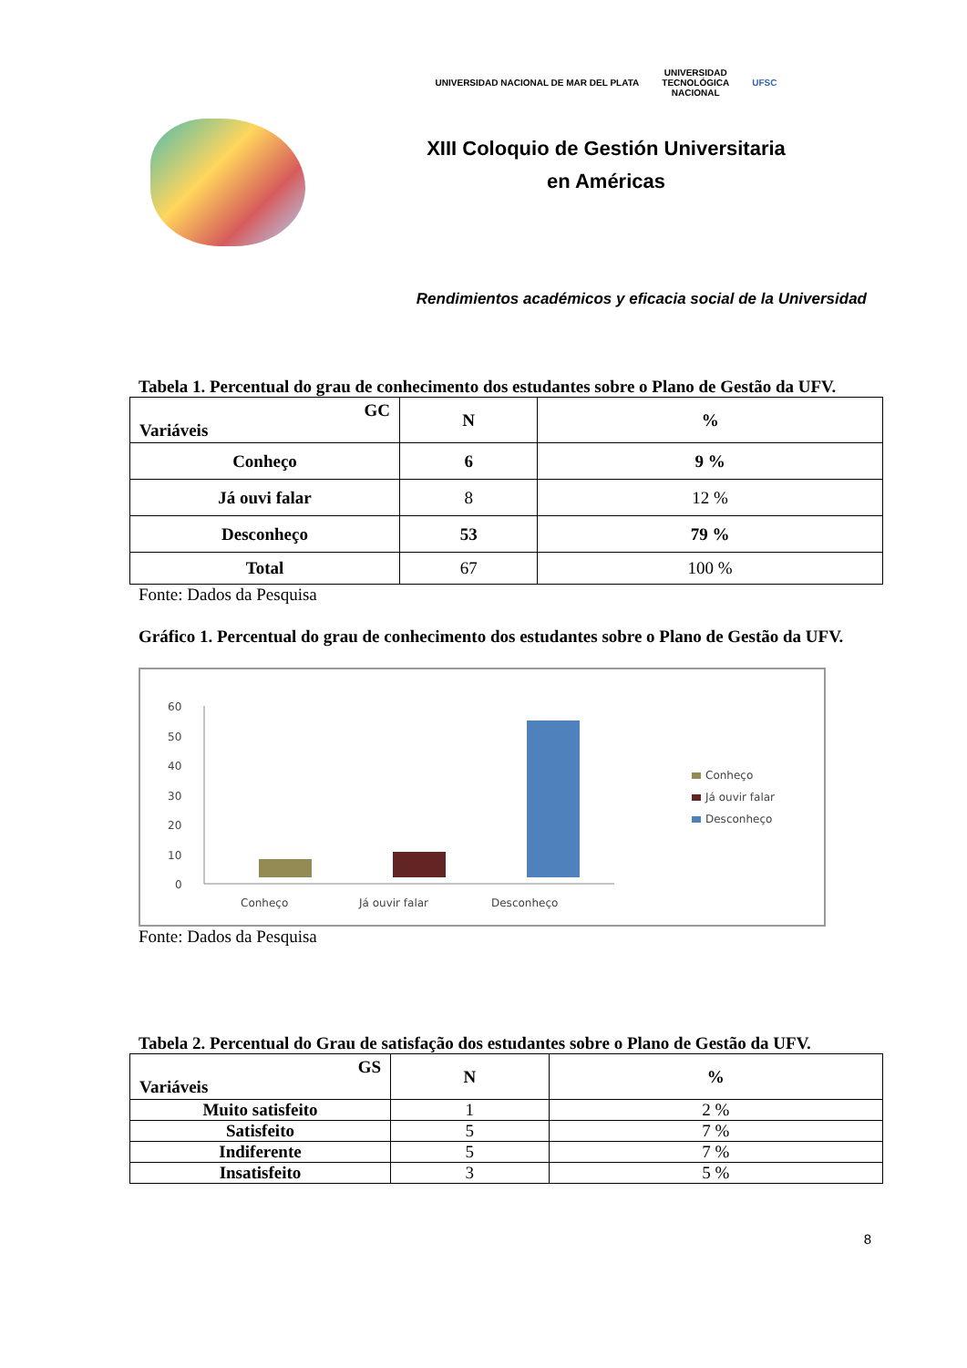UNIVERSIDAD NACIONAL DE MAR DEL PLATA UNIVERSIDAD
TECNOLÓGICA
NACIONAL UFSC
XIII Coloquio de Gestión Universitaria
en Américas
Rendimientos académicos y eficacia social de la Universidad
Tabela 1. Percentual do grau de conhecimento dos estudantes sobre o Plano de Gestão da UFV.
| GC Variáveis | N | % |
| --- | --- | --- |
| Conheço | 6 | 9 % |
| Já ouvi falar | 8 | 12 % |
| Desconheço | 53 | 79 % |
| Total | 67 | 100 % |
Fonte: Dados da Pesquisa
Gráfico 1. Percentual do grau de conhecimento dos estudantes sobre o Plano de Gestão da UFV.
60
50
40
30
20
10
0
Conheço
Já ouvir falar
Desconheço
Conheço
Já ouvir falar
Desconheço
Fonte: Dados da Pesquisa
Tabela 2. Percentual do Grau de satisfação dos estudantes sobre o Plano de Gestão da UFV.
| GS Variáveis | N | % |
| --- | --- | --- |
| Muito satisfeito | 1 | 2 % |
| Satisfeito | 5 | 7 % |
| Indiferente | 5 | 7 % |
| Insatisfeito | 3 | 5 % |
8